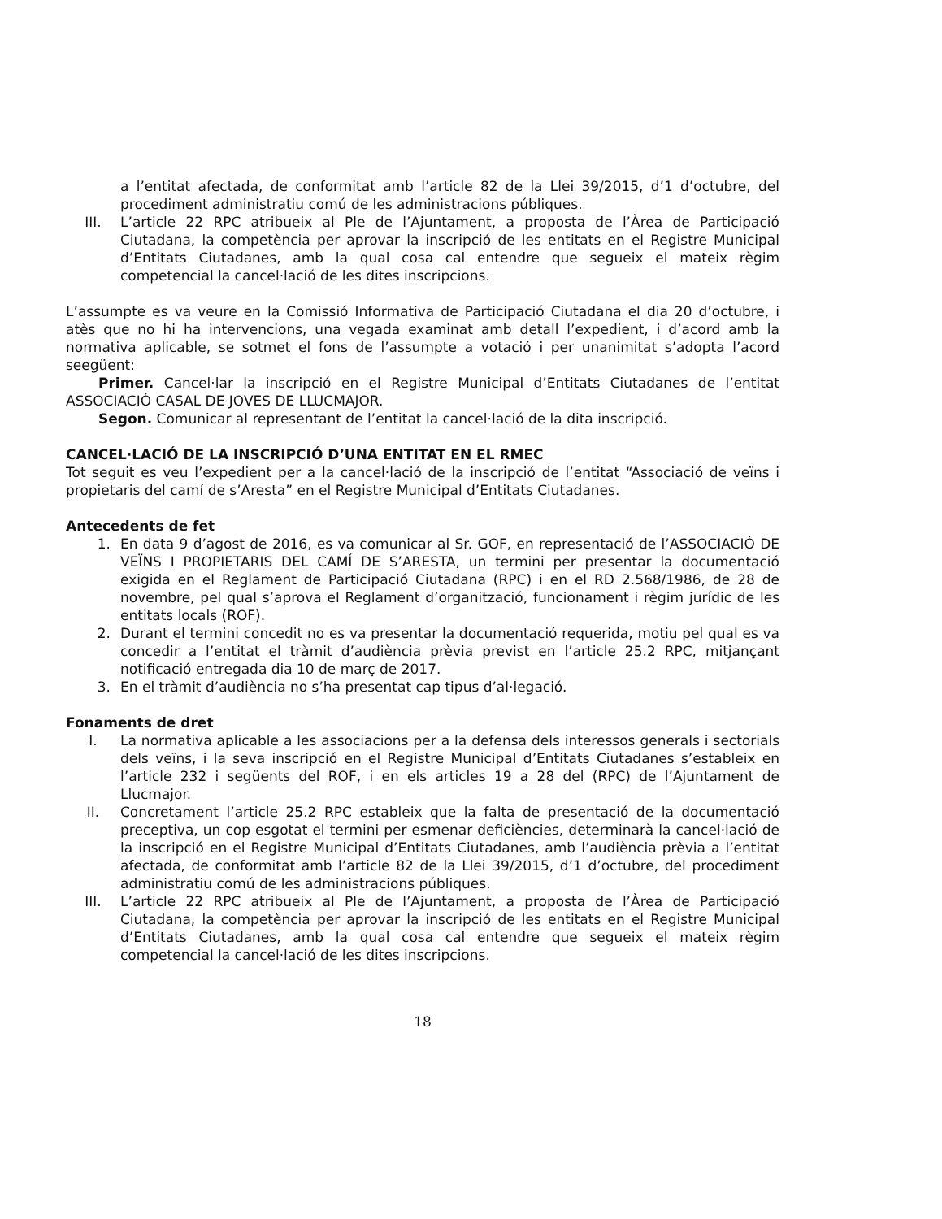a l’entitat afectada, de conformitat amb l’article 82 de la Llei 39/2015, d’1 d’octubre, del procediment administratiu comú de les administracions públiques.
III. L’article 22 RPC atribueix al Ple de l’Ajuntament, a proposta de l’Àrea de Participació Ciutadana, la competència per aprovar la inscripció de les entitats en el Registre Municipal d’Entitats Ciutadanes, amb la qual cosa cal entendre que segueix el mateix règim competencial la cancel·lació de les dites inscripcions.
L’assumpte es va veure en la Comissió Informativa de Participació Ciutadana el dia 20 d’octubre, i atès que no hi ha intervencions, una vegada examinat amb detall l’expedient, i d’acord amb la normativa aplicable, se sotmet el fons de l’assumpte a votació i per unanimitat s’adopta l’acord seegüent:
Primer. Cancel·lar la inscripció en el Registre Municipal d’Entitats Ciutadanes de l’entitat ASSOCIACIÓ CASAL DE JOVES DE LLUCMAJOR.
Segon. Comunicar al representant de l’entitat la cancel·lació de la dita inscripció.
CANCEL·LACIÓ DE LA INSCRIPCIÓ D’UNA ENTITAT EN EL RMEC
Tot seguit es veu l’expedient per a la cancel·lació de la inscripció de l’entitat “Associació de veïns i propietaris del camí de s’Aresta” en el Registre Municipal d’Entitats Ciutadanes.
Antecedents de fet
1. En data 9 d’agost de 2016, es va comunicar al Sr. GOF, en representació de l’ASSOCIACIÓ DE VEÏNS I PROPIETARIS DEL CAMÍ DE S’ARESTA, un termini per presentar la documentació exigida en el Reglament de Participació Ciutadana (RPC) i en el RD 2.568/1986, de 28 de novembre, pel qual s’aprova el Reglament d’organització, funcionament i règim jurídic de les entitats locals (ROF).
2. Durant el termini concedit no es va presentar la documentació requerida, motiu pel qual es va concedir a l’entitat el tràmit d’audiència prèvia previst en l’article 25.2 RPC, mitjançant notificació entregada dia 10 de març de 2017.
3. En el tràmit d’audiència no s’ha presentat cap tipus d’al·legació.
Fonaments de dret
I. La normativa aplicable a les associacions per a la defensa dels interessos generals i sectorials dels veïns, i la seva inscripció en el Registre Municipal d’Entitats Ciutadanes s’estableix en l’article 232 i següents del ROF, i en els articles 19 a 28 del (RPC) de l’Ajuntament de Llucmajor.
II. Concretament l’article 25.2 RPC estableix que la falta de presentació de la documentació preceptiva, un cop esgotat el termini per esmenar deficiències, determinarà la cancel·lació de la inscripció en el Registre Municipal d’Entitats Ciutadanes, amb l’audiència prèvia a l’entitat afectada, de conformitat amb l’article 82 de la Llei 39/2015, d’1 d’octubre, del procediment administratiu comú de les administracions públiques.
III. L’article 22 RPC atribueix al Ple de l’Ajuntament, a proposta de l’Àrea de Participació Ciutadana, la competència per aprovar la inscripció de les entitats en el Registre Municipal d’Entitats Ciutadanes, amb la qual cosa cal entendre que segueix el mateix règim competencial la cancel·lació de les dites inscripcions.
18